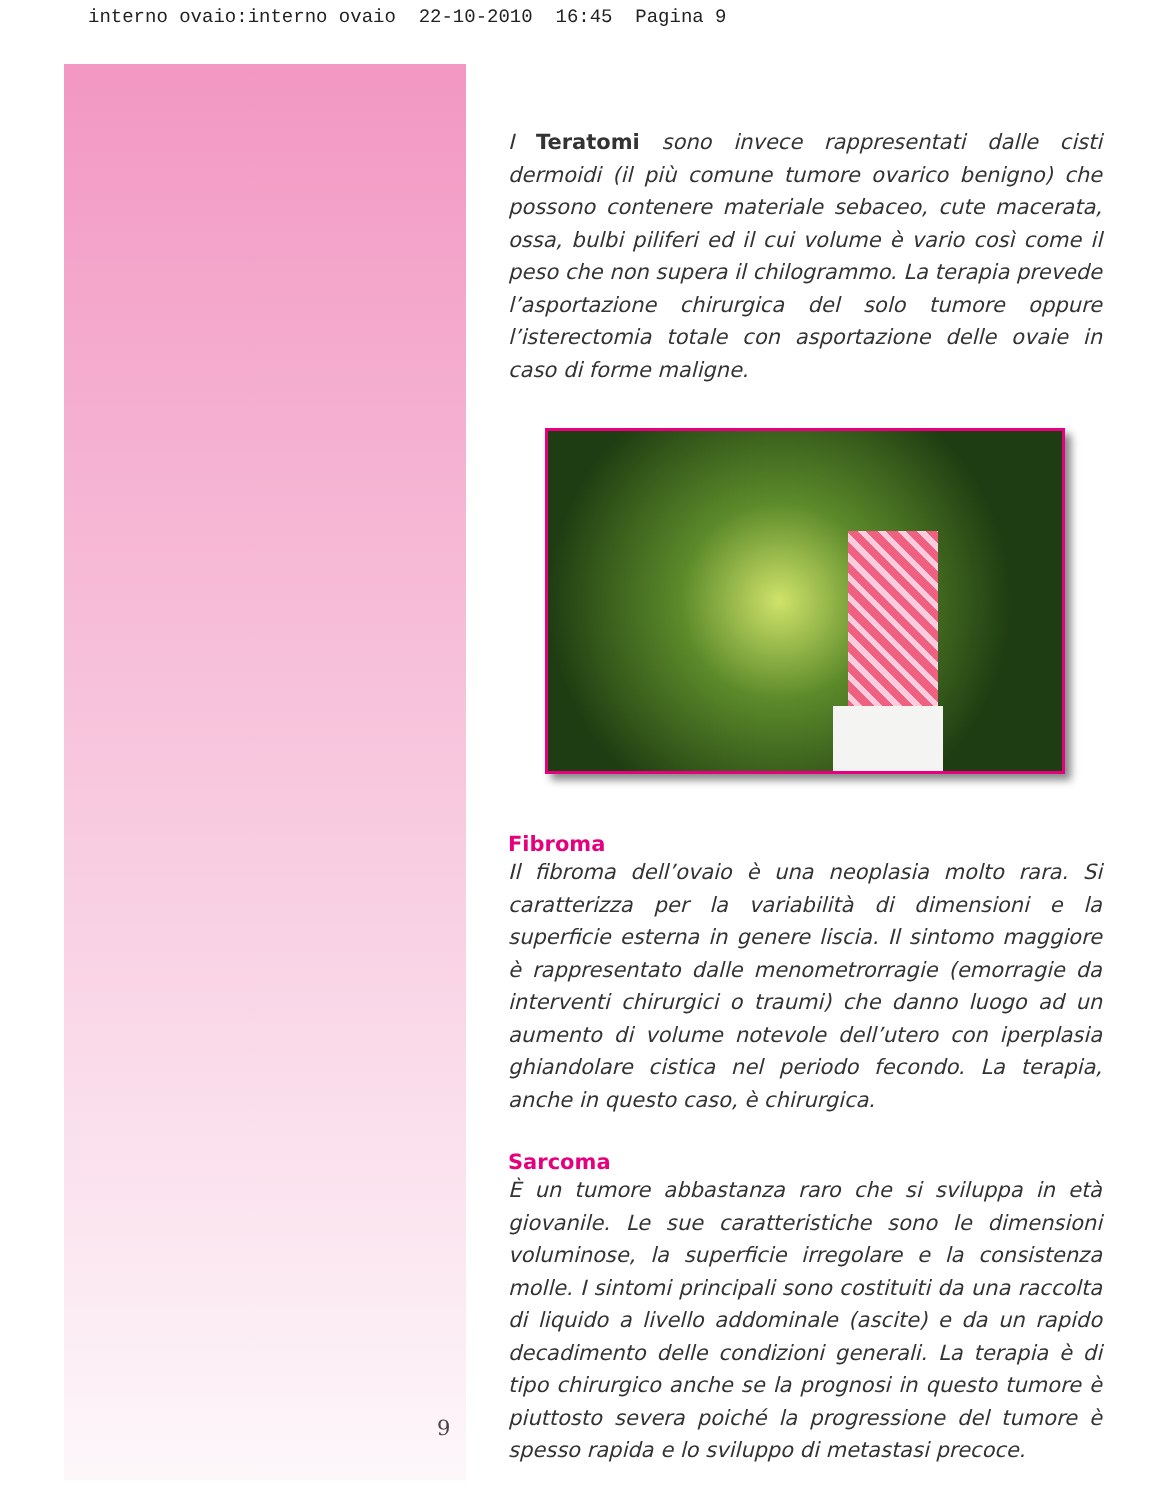interno ovaio:interno ovaio 22-10-2010 16:45 Pagina 9
I Teratomi sono invece rappresentati dalle cisti dermoidi (il più comune tumore ovarico benigno) che possono contenere materiale sebaceo, cute macerata, ossa, bulbi piliferi ed il cui volume è vario così come il peso che non supera il chilogrammo. La terapia prevede l’asportazione chirurgica del solo tumore oppure l’isterectomia totale con asportazione delle ovaie in caso di forme maligne.
Fibroma
Il fibroma dell’ovaio è una neoplasia molto rara. Si caratterizza per la variabilità di dimensioni e la superficie esterna in genere liscia. Il sintomo maggiore è rappresentato dalle menometrorragie (emorragie da interventi chirurgici o traumi) che danno luogo ad un aumento di volume notevole dell’utero con iperplasia ghiandolare cistica nel periodo fecondo. La terapia, anche in questo caso, è chirurgica.
Sarcoma
È un tumore abbastanza raro che si sviluppa in età giovanile. Le sue caratteristiche sono le dimensioni voluminose, la superficie irregolare e la consistenza molle. I sintomi principali sono costituiti da una raccolta di liquido a livello addominale (ascite) e da un rapido decadimento delle condizioni generali. La terapia è di tipo chirurgico anche se la prognosi in questo tumore è piuttosto severa poiché la progressione del tumore è spesso rapida e lo sviluppo di metastasi precoce.
9